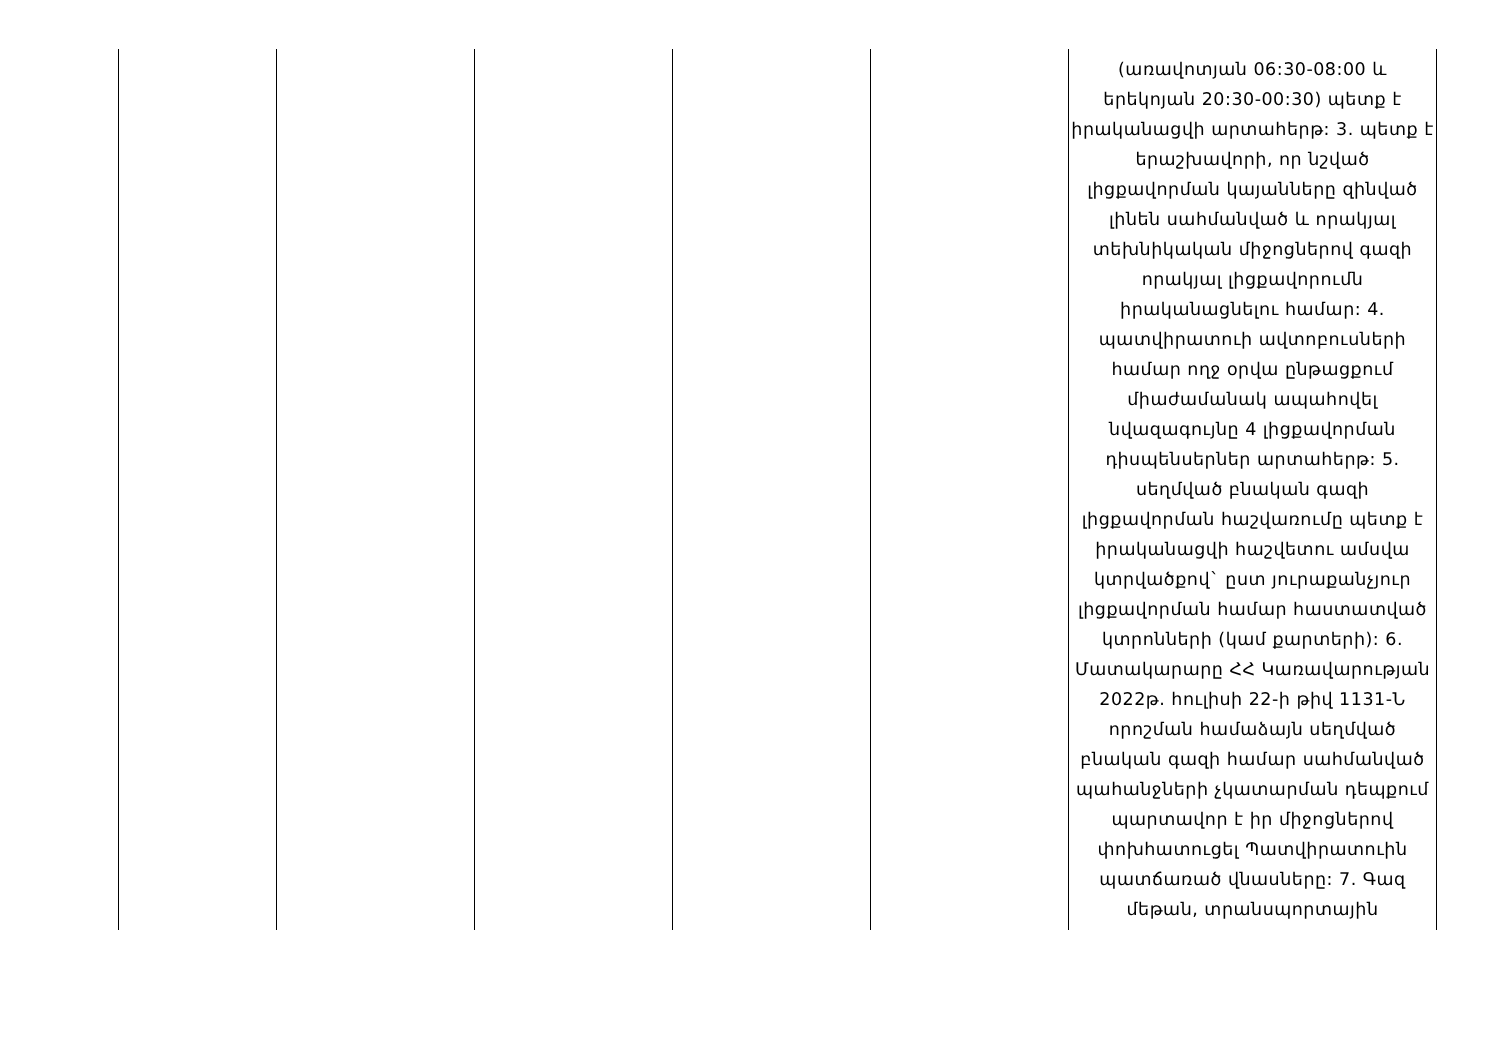| | | | | | (առավոտյան 06:30-08:00 և երեկոյան 20:30-00:30) պետք է իրականացվի արտահերթ: 3. պետք է երաշխավորի, որ նշված լիցքավորման կայանները զինված լինեն սահմանված և որակյալ տեխնիկական միջոցներով գազի որակյալ լիցքավորումն իրականացնելու համար: 4. պատվիրատուի ավտոբուսների համար ողջ օրվա ընթացքում միաժամանակ ապահովել նվազագույնը 4 լիցքավորման դիսպենսերներ արտահերթ: 5. սեղմված բնական գազի լիցքավորման հաշվառումը պետք է իրականացվի հաշվետու ամսվա կտրվածքով` ըստ յուրաքանչյուր լիցքավորման համար հաստատված կտրոնների (կամ քարտերի): 6. Մատակարարը ՀՀ Կառավարության 2022թ. հուլիսի 22-ի թիվ 1131-Ն որոշման համաձայն սեղմված բնական գազի համար սահմանված պահանջների չկատարման դեպքում պարտավոր է իր միջոցներով փոխհատուցել Պատվիրատուին պատճառած վնասները: 7. Գազ մեթան, տրանսպորտային |